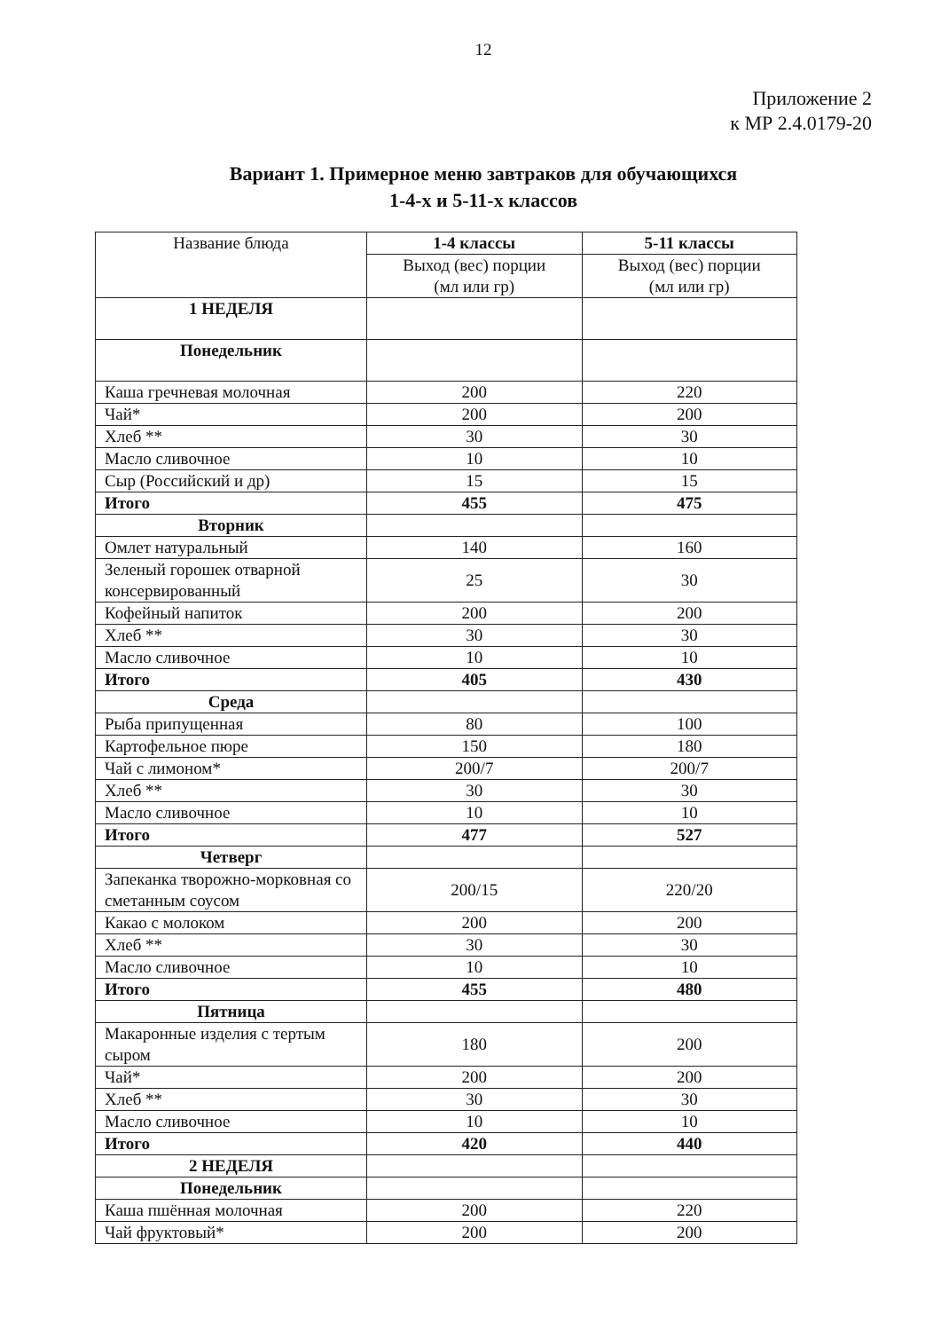12
Приложение 2
к МР 2.4.0179-20
Вариант 1. Примерное меню завтраков для обучающихся
1-4-х и 5-11-х классов
| Название блюда | 1-4 классы | 5-11 классы |
| | Выход (вес) порции (мл или гр) | Выход (вес) порции (мл или гр) |
| 1 НЕДЕЛЯ | | |
| Понедельник | | |
| Каша гречневая молочная | 200 | 220 |
| Чай* | 200 | 200 |
| Хлеб ** | 30 | 30 |
| Масло сливочное | 10 | 10 |
| Сыр (Российский и др) | 15 | 15 |
| Итого | 455 | 475 |
| Вторник | | |
| Омлет натуральный | 140 | 160 |
| Зеленый горошек отварной консервированный | 25 | 30 |
| Кофейный напиток | 200 | 200 |
| Хлеб ** | 30 | 30 |
| Масло сливочное | 10 | 10 |
| Итого | 405 | 430 |
| Среда | | |
| Рыба припущенная | 80 | 100 |
| Картофельное пюре | 150 | 180 |
| Чай с лимоном* | 200/7 | 200/7 |
| Хлеб ** | 30 | 30 |
| Масло сливочное | 10 | 10 |
| Итого | 477 | 527 |
| Четверг | | |
| Запеканка творожно-морковная со сметанным соусом | 200/15 | 220/20 |
| Какао с молоком | 200 | 200 |
| Хлеб ** | 30 | 30 |
| Масло сливочное | 10 | 10 |
| Итого | 455 | 480 |
| Пятница | | |
| Макаронные изделия с тертым сыром | 180 | 200 |
| Чай* | 200 | 200 |
| Хлеб ** | 30 | 30 |
| Масло сливочное | 10 | 10 |
| Итого | 420 | 440 |
| 2 НЕДЕЛЯ | | |
| Понедельник | | |
| Каша пшённая молочная | 200 | 220 |
| Чай фруктовый* | 200 | 200 |